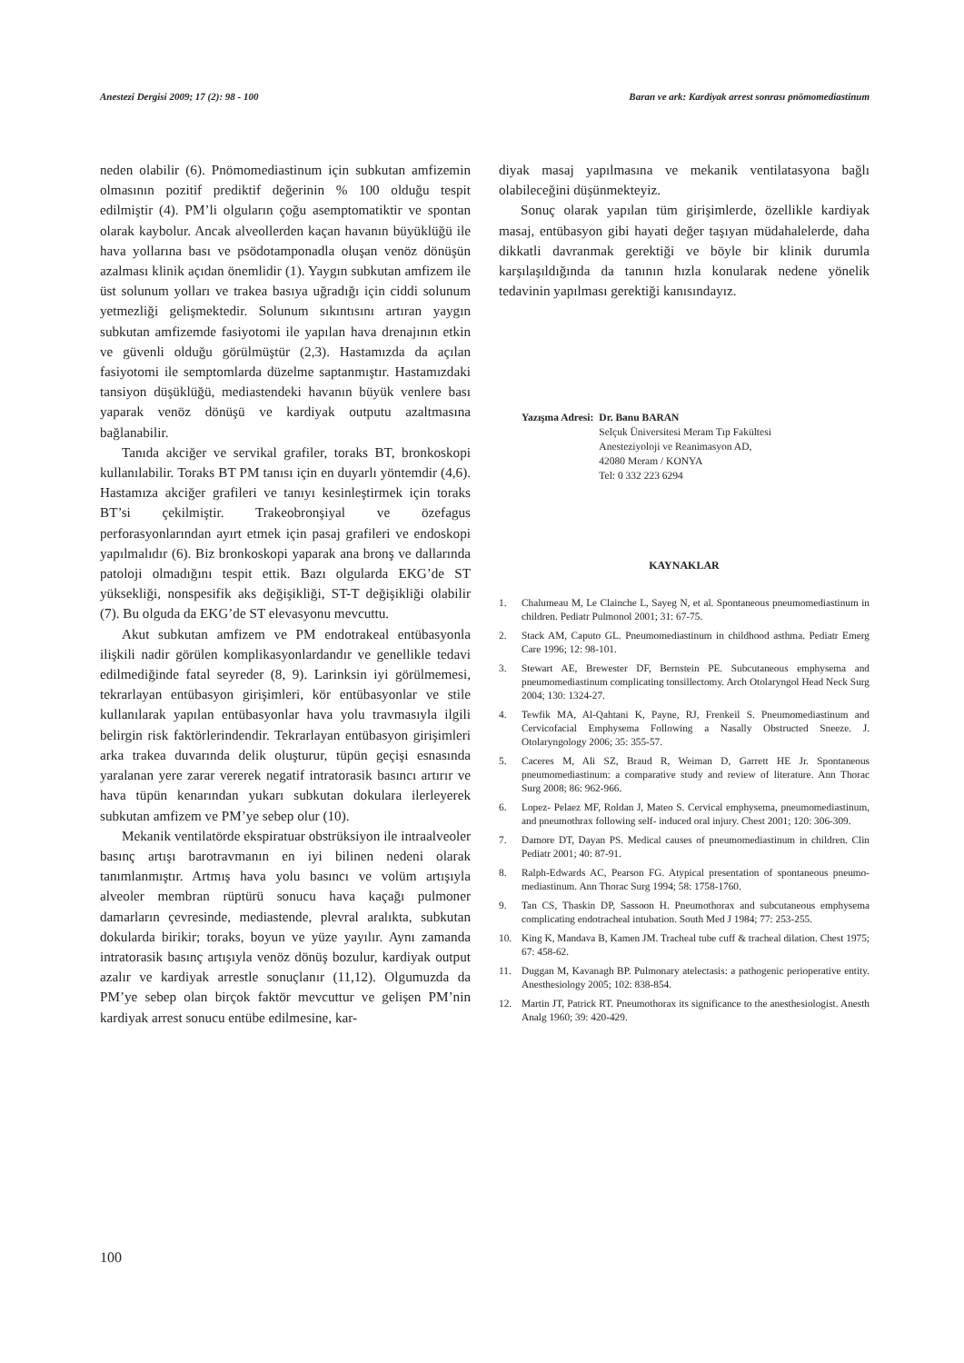Anestezi Dergisi 2009; 17 (2): 98 - 100 Baran ve ark: Kardiyak arrest sonrası pnömomediastinum
neden olabilir (6). Pnömomediastinum için subkutan amfizemin olmasının pozitif prediktif değerinin % 100 olduğu tespit edilmiştir (4). PM’li olguların çoğu asemptomatiktir ve spontan olarak kaybolur. Ancak alveollerden kaçan havanın büyüklüğü ile hava yollarına bası ve psödotamponadla oluşan venöz dönüşün azalması klinik açıdan önemlidir (1). Yaygın subkutan amfizem ile üst solunum yolları ve trakea basıya uğradığı için ciddi solunum yetmezliği gelişmektedir. Solunum sıkıntısını artıran yaygın subkutan amfizemde fasiyotomi ile yapılan hava drenajının etkin ve güvenli olduğu görülmüştür (2,3). Hastamızda da açılan fasiyotomi ile semptomlarda düzelme saptanmıştır. Hastamızdaki tansiyon düşüklüğü, mediastendeki havanın büyük venlere bası yaparak venöz dönüşü ve kardiyak outputu azaltmasına bağlanabilir.
Tanıda akciğer ve servikal grafiler, toraks BT, bronkoskopi kullanılabilir. Toraks BT PM tanısı için en duyarlı yöntemdir (4,6). Hastamıza akciğer grafileri ve tanıyı kesinleştirmek için toraks BT’si çekilmiştir. Trakeobronşiyal ve özefagus perforasyonlarından ayırt etmek için pasaj grafileri ve endoskopi yapılmalıdır (6). Biz bronkoskopi yaparak ana bronş ve dallarında patoloji olmadığını tespit ettik. Bazı olgularda EKG’de ST yüksekliği, nonspesifik aks değişikliği, ST-T değişikliği olabilir (7). Bu olguda da EKG’de ST elevasyonu mevcuttu.
Akut subkutan amfizem ve PM endotrakeal entübasyonla ilişkili nadir görülen komplikasyonlardandır ve genellikle tedavi edilmediğinde fatal seyreder (8, 9). Larinksin iyi görülmemesi, tekrarlayan entübasyon girişimleri, kör entübasyonlar ve stile kullanılarak yapılan entübasyonlar hava yolu travmasıyla ilgili belirgin risk faktörlerindendir. Tekrarlayan entübasyon girişimleri arka trakea duvarında delik oluşturur, tüpün geçişi esnasında yaralanan yere zarar vererek negatif intratorasik basıncı artırır ve hava tüpün kenarından yukarı subkutan dokulara ilerleyerek subkutan amfizem ve PM’ye sebep olur (10).
Mekanik ventilatörde ekspiratuar obstrüksiyon ile intraalveoler basınç artışı barotravmanın en iyi bilinen nedeni olarak tanımlanmıştır. Artmış hava yolu basıncı ve volüm artışıyla alveoler membran rüptürü sonucu hava kaçağı pulmoner damarların çevresinde, mediastende, plevral aralıkta, subkutan dokularda birikir; toraks, boyun ve yüze yayılır. Aynı zamanda intratorasik basınç artışıyla venöz dönüş bozulur, kardiyak output azalır ve kardiyak arrestle sonuçlanır (11,12). Olgumuzda da PM’ye sebep olan birçok faktör mevcuttur ve gelişen PM’nin kardiyak arrest sonucu entübe edilmesine, kar-
diyak masaj yapılmasına ve mekanik ventilatasyona bağlı olabileceğini düşünmekteyiz.
Sonuç olarak yapılan tüm girişimlerde, özellikle kardiyak masaj, entübasyon gibi hayati değer taşıyan müdahalelerde, daha dikkatli davranmak gerektiği ve böyle bir klinik durumla karşılaşıldığında da tanının hızla konularak nedene yönelik tedavinin yapılması gerektiği kanısındayız.
Yazışma Adresi: Dr. Banu BARAN
Selçuk Üniversitesi Meram Tıp Fakültesi
Anesteziyoloji ve Reanimasyon AD,
42080 Meram / KONYA
Tel: 0 332 223 6294
KAYNAKLAR
1. Chalumeau M, Le Clainche L, Sayeg N, et al. Spontaneous pneumomediastinum in children. Pediatr Pulmonol 2001; 31: 67-75.
2. Stack AM, Caputo GL. Pneumomediastinum in childhood asthma. Pediatr Emerg Care 1996; 12: 98-101.
3. Stewart AE, Brewester DF, Bernstein PE. Subcutaneous emphysema and pneumomediastinum complicating tonsillectomy. Arch Otolaryngol Head Neck Surg 2004; 130: 1324-27.
4. Tewfik MA, Al-Qahtani K, Payne, RJ, Frenkeil S. Pneumomediastinum and Cervicofacial Emphysema Following a Nasally Obstructed Sneeze. J. Otolaryngology 2006; 35: 355-57.
5. Caceres M, Ali SZ, Braud R, Weiman D, Garrett HE Jr. Spontaneous pneumomediastinum: a comparative study and review of literature. Ann Thorac Surg 2008; 86: 962-966.
6. Lopez- Pelaez MF, Roldan J, Mateo S. Cervical emphysema, pneumomediastinum, and pneumothrax following self- induced oral injury. Chest 2001; 120: 306-309.
7. Damore DT, Dayan PS. Medical causes of pneumomediastinum in children. Clin Pediatr 2001; 40: 87-91.
8. Ralph-Edwards AC, Pearson FG. Atypical presentation of spontaneous pneumo-mediastinum. Ann Thorac Surg 1994; 58: 1758-1760.
9. Tan CS, Thaskin DP, Sassoon H. Pneumothorax and subcutaneous emphysema complicating endotracheal intubation. South Med J 1984; 77: 253-255.
10. King K, Mandava B, Kamen JM. Tracheal tube cuff & tracheal dilation. Chest 1975; 67: 458-62.
11. Duggan M, Kavanagh BP. Pulmonary atelectasis: a pathogenic perioperative entity. Anesthesiology 2005; 102: 838-854.
12. Martin JT, Patrick RT. Pneumothorax its significance to the anesthesiologist. Anesth Analg 1960; 39: 420-429.
100